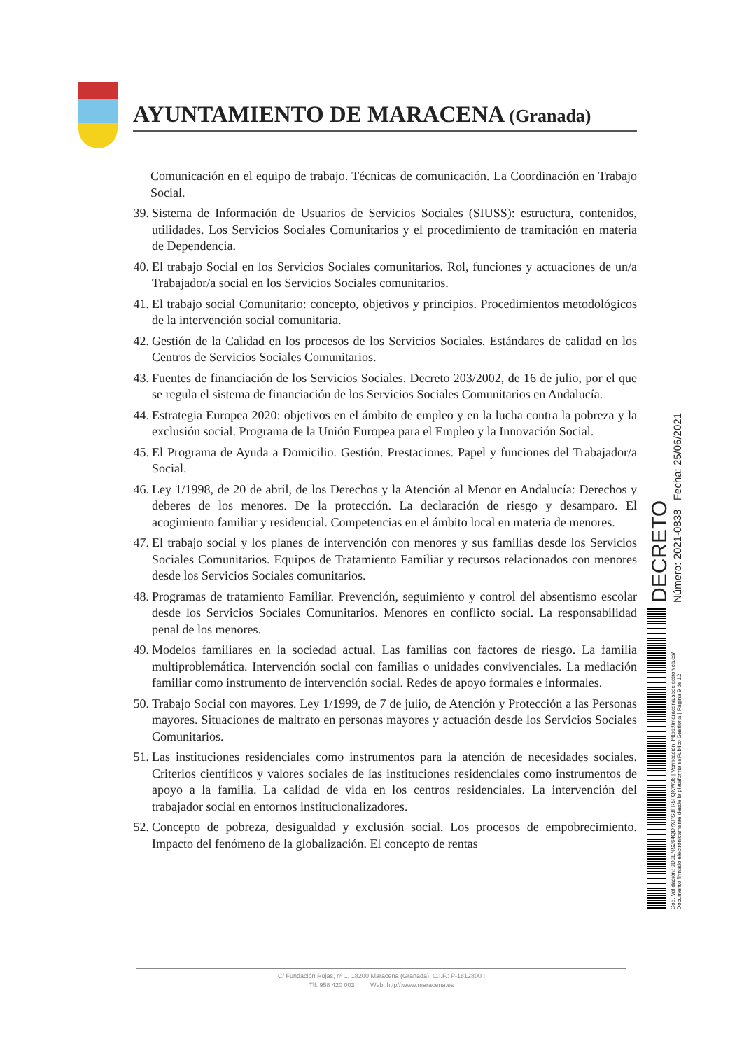AYUNTAMIENTO DE MARACENA (Granada)
Comunicación en el equipo de trabajo. Técnicas de comunicación. La Coordinación en Trabajo Social.
39. Sistema de Información de Usuarios de Servicios Sociales (SIUSS): estructura, contenidos, utilidades. Los Servicios Sociales Comunitarios y el procedimiento de tramitación en materia de Dependencia.
40. El trabajo Social en los Servicios Sociales comunitarios. Rol, funciones y actuaciones de un/a Trabajador/a social en los Servicios Sociales comunitarios.
41. El trabajo social Comunitario: concepto, objetivos y principios. Procedimientos metodológicos de la intervención social comunitaria.
42. Gestión de la Calidad en los procesos de los Servicios Sociales. Estándares de calidad en los Centros de Servicios Sociales Comunitarios.
43. Fuentes de financiación de los Servicios Sociales. Decreto 203/2002, de 16 de julio, por el que se regula el sistema de financiación de los Servicios Sociales Comunitarios en Andalucía.
44. Estrategia Europea 2020: objetivos en el ámbito de empleo y en la lucha contra la pobreza y la exclusión social. Programa de la Unión Europea para el Empleo y la Innovación Social.
45. El Programa de Ayuda a Domicilio. Gestión. Prestaciones. Papel y funciones del Trabajador/a Social.
46. Ley 1/1998, de 20 de abril, de los Derechos y la Atención al Menor en Andalucía: Derechos y deberes de los menores. De la protección. La declaración de riesgo y desamparo. El acogimiento familiar y residencial. Competencias en el ámbito local en materia de menores.
47. El trabajo social y los planes de intervención con menores y sus familias desde los Servicios Sociales Comunitarios. Equipos de Tratamiento Familiar y recursos relacionados con menores desde los Servicios Sociales comunitarios.
48. Programas de tratamiento Familiar. Prevención, seguimiento y control del absentismo escolar desde los Servicios Sociales Comunitarios. Menores en conflicto social. La responsabilidad penal de los menores.
49. Modelos familiares en la sociedad actual. Las familias con factores de riesgo. La familia multiproblemática. Intervención social con familias o unidades convivenciales. La mediación familiar como instrumento de intervención social. Redes de apoyo formales e informales.
50. Trabajo Social con mayores. Ley 1/1999, de 7 de julio, de Atención y Protección a las Personas mayores. Situaciones de maltrato en personas mayores y actuación desde los Servicios Sociales Comunitarios.
51. Las instituciones residenciales como instrumentos para la atención de necesidades sociales. Criterios científicos y valores sociales de las instituciones residenciales como instrumentos de apoyo a la familia. La calidad de vida en los centros residenciales. La intervención del trabajador social en entornos institucionalizadores.
52. Concepto de pobreza, desigualdad y exclusión social. Los procesos de empobrecimiento. Impacto del fenómeno de la globalización. El concepto de rentas
C/ Fundación Rojas, nº 1. 18200 Maracena (Granada). C.I.F.: P-1812800 I
Tlf: 958 420 003 Web: http//:www.maracena.es
DECRETO
Número: 2021-0838 Fecha: 25/06/2021
Cód. Validación: 9D9ENS264QD7XPS3FR5FQXW36 | Verificación: https://maracena.sedelectronica.es/
Documento firmado electrónicamente desde la plataforma esPublico Gestiona | Página 9 de 12